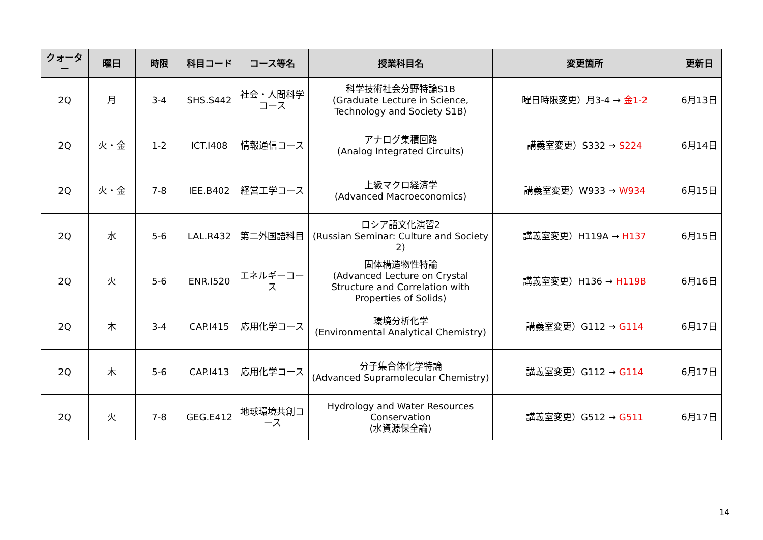| クォーター | 曜日 | 時限 | 科目コード | コース等名 | 授業科目名 | 変更箇所 | 更新日 |
| --- | --- | --- | --- | --- | --- | --- | --- |
| 2Q | 月 | 3-4 | SHS.S442 | 社会・人間科学コース | 科学技術社会分野特論S1B (Graduate Lecture in Science, Technology and Society S1B) | 曜日時限変更）月3-4 → 金1-2 | 6月13日 |
| 2Q | 火・金 | 1-2 | ICT.I408 | 情報通信コース | アナログ集積回路 (Analog Integrated Circuits) | 講義室変更）S332 → S224 | 6月14日 |
| 2Q | 火・金 | 7-8 | IEE.B402 | 経営工学コース | 上級マクロ経済学 (Advanced Macroeconomics) | 講義室変更）W933 → W934 | 6月15日 |
| 2Q | 水 | 5-6 | LAL.R432 | 第二外国語科目 | ロシア語文化演習2 (Russian Seminar: Culture and Society 2) | 講義室変更）H119A → H137 | 6月15日 |
| 2Q | 火 | 5-6 | ENR.I520 | エネルギーコース | 固体構造物性特論 (Advanced Lecture on Crystal Structure and Correlation with Properties of Solids) | 講義室変更）H136 → H119B | 6月16日 |
| 2Q | 木 | 3-4 | CAP.I415 | 応用化学コース | 環境分析化学 (Environmental Analytical Chemistry) | 講義室変更）G112 → G114 | 6月17日 |
| 2Q | 木 | 5-6 | CAP.I413 | 応用化学コース | 分子集合体化学特論 (Advanced Supramolecular Chemistry) | 講義室変更）G112 → G114 | 6月17日 |
| 2Q | 火 | 7-8 | GEG.E412 | 地球環境共創コース | Hydrology and Water Resources Conservation (水資源保全論) | 講義室変更）G512 → G511 | 6月17日 |
14